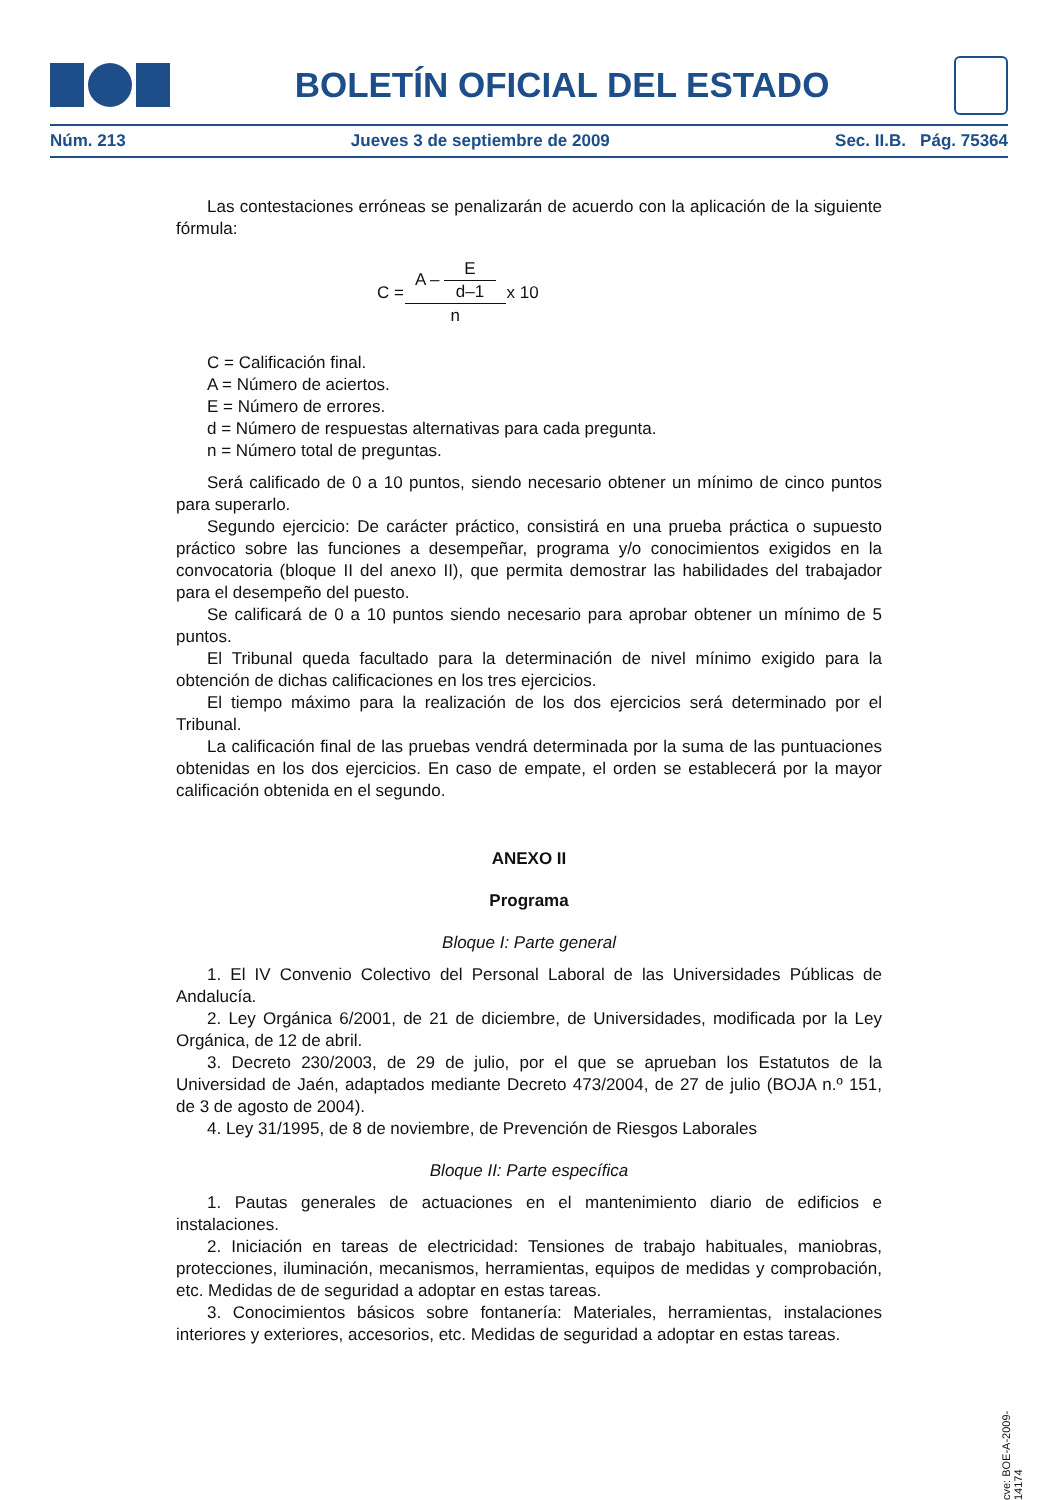BOLETÍN OFICIAL DEL ESTADO
Núm. 213 Jueves 3 de septiembre de 2009 Sec. II.B. Pág. 75364
Las contestaciones erróneas se penalizarán de acuerdo con la aplicación de la siguiente fórmula:
| C = | A – E d–1 | x 10 |
| | n | |
C = Calificación final.
A = Número de aciertos.
E = Número de errores.
d = Número de respuestas alternativas para cada pregunta.
n = Número total de preguntas.
Será calificado de 0 a 10 puntos, siendo necesario obtener un mínimo de cinco puntos para superarlo.
Segundo ejercicio: De carácter práctico, consistirá en una prueba práctica o supuesto práctico sobre las funciones a desempeñar, programa y/o conocimientos exigidos en la convocatoria (bloque II del anexo II), que permita demostrar las habilidades del trabajador para el desempeño del puesto.
Se calificará de 0 a 10 puntos siendo necesario para aprobar obtener un mínimo de 5 puntos.
El Tribunal queda facultado para la determinación de nivel mínimo exigido para la obtención de dichas calificaciones en los tres ejercicios.
El tiempo máximo para la realización de los dos ejercicios será determinado por el Tribunal.
La calificación final de las pruebas vendrá determinada por la suma de las puntuaciones obtenidas en los dos ejercicios. En caso de empate, el orden se establecerá por la mayor calificación obtenida en el segundo.
ANEXO II
Programa
Bloque I: Parte general
1. El IV Convenio Colectivo del Personal Laboral de las Universidades Públicas de Andalucía.
2. Ley Orgánica 6/2001, de 21 de diciembre, de Universidades, modificada por la Ley Orgánica, de 12 de abril.
3. Decreto 230/2003, de 29 de julio, por el que se aprueban los Estatutos de la Universidad de Jaén, adaptados mediante Decreto 473/2004, de 27 de julio (BOJA n.º 151, de 3 de agosto de 2004).
4. Ley 31/1995, de 8 de noviembre, de Prevención de Riesgos Laborales
Bloque II: Parte específica
1. Pautas generales de actuaciones en el mantenimiento diario de edificios e instalaciones.
2. Iniciación en tareas de electricidad: Tensiones de trabajo habituales, maniobras, protecciones, iluminación, mecanismos, herramientas, equipos de medidas y comprobación, etc. Medidas de de seguridad a adoptar en estas tareas.
3. Conocimientos básicos sobre fontanería: Materiales, herramientas, instalaciones interiores y exteriores, accesorios, etc. Medidas de seguridad a adoptar en estas tareas.
cve: BOE-A-2009-14174